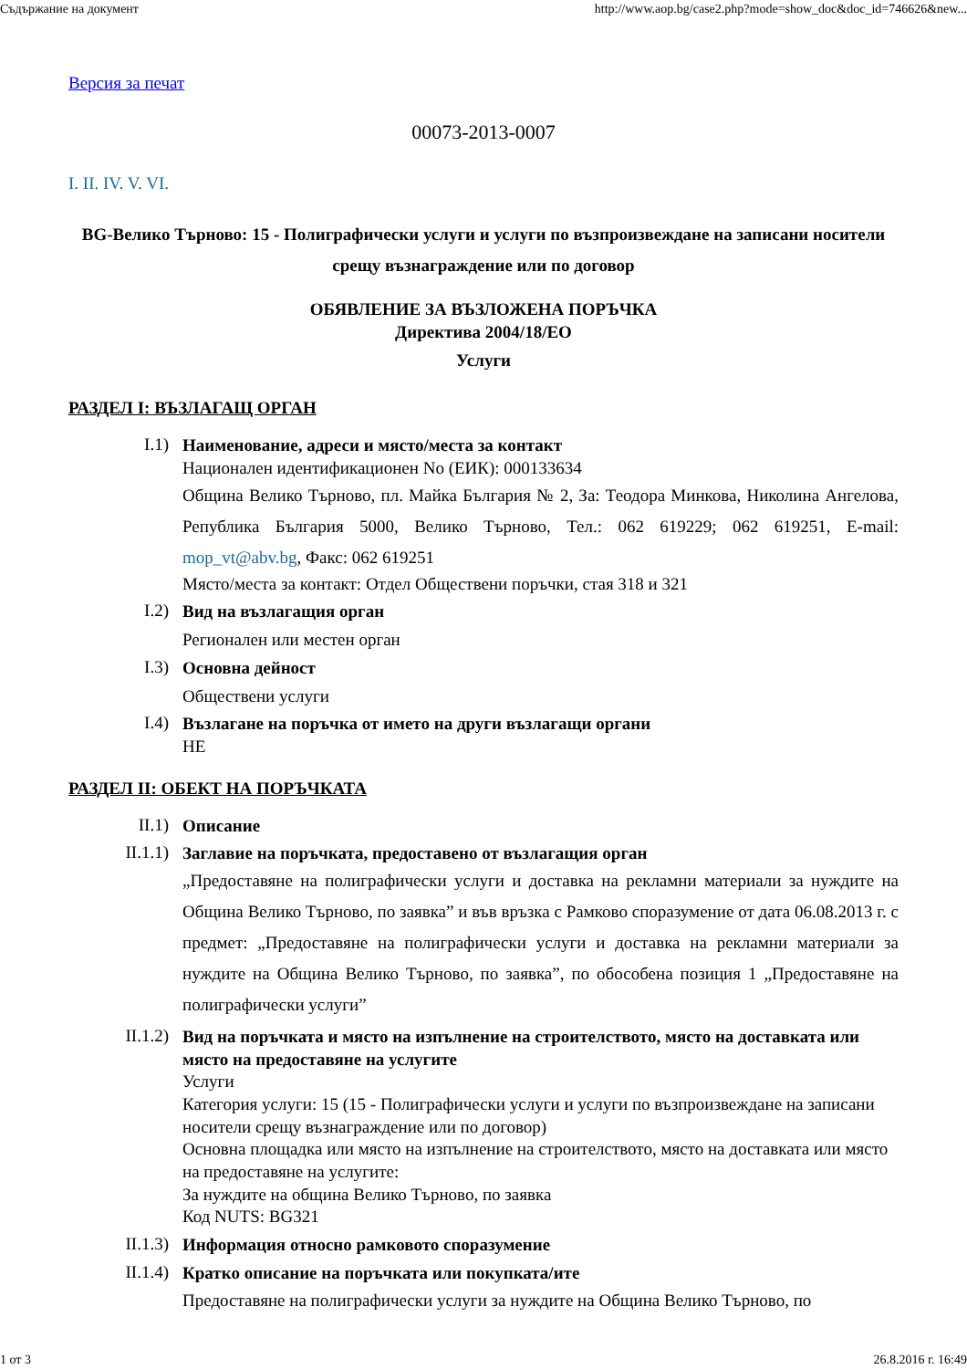Съдържание на документ http://www.aop.bg/case2.php?mode=show_doc&doc_id=746626&new...
Версия за печат
00073-2013-0007
I. II. IV. V. VI.
BG-Велико Търново: 15 - Полиграфически услуги и услуги по възпроизвеждане на записани носители срещу възнаграждение или по договор
ОБЯВЛЕНИЕ ЗА ВЪЗЛОЖЕНА ПОРЪЧКА
Директива 2004/18/ЕО
Услуги
РАЗДЕЛ I: ВЪЗЛАГАЩ ОРГАН
I.1)
Наименование, адреси и място/места за контакт
Национален идентификационен No (ЕИК): 000133634
Община Велико Търново, пл. Майка България № 2, За: Теодора Минкова, Николина Ангелова, Република България 5000, Велико Търново, Тел.: 062 619229; 062 619251, E-mail: mop_vt@abv.bg, Факс: 062 619251
Място/места за контакт: Отдел Обществени поръчки, стая 318 и 321
I.2)
Вид на възлагащия орган
Регионален или местен орган
I.3)
Основна дейност
Обществени услуги
I.4)
Възлагане на поръчка от името на други възлагащи органи
НЕ
РАЗДЕЛ II: ОБЕКТ НА ПОРЪЧКАТА
II.1)
Описание
II.1.1)
Заглавие на поръчката, предоставено от възлагащия орган
„Предоставяне на полиграфически услуги и доставка на рекламни материали за нуждите на Община Велико Търново, по заявка” и във връзка с Рамково споразумение от дата 06.08.2013 г. с предмет: „Предоставяне на полиграфически услуги и доставка на рекламни материали за нуждите на Община Велико Търново, по заявка”, по обособена позиция 1 „Предоставяне на полиграфически услуги”
II.1.2)
Вид на поръчката и място на изпълнение на строителството, място на доставката или място на предоставяне на услугите
Услуги
Категория услуги: 15 (15 - Полиграфически услуги и услуги по възпроизвеждане на записани носители срещу възнаграждение или по договор)
Основна площадка или място на изпълнение на строителството, място на доставката или място на предоставяне на услугите:
За нуждите на община Велико Търново, по заявка
Код NUTS: BG321
II.1.3)
Информация относно рамковото споразумение
II.1.4)
Кратко описание на поръчката или покупката/ите
Предоставяне на полиграфически услуги за нуждите на Община Велико Търново, по
1 от 3 26.8.2016 г. 16:49